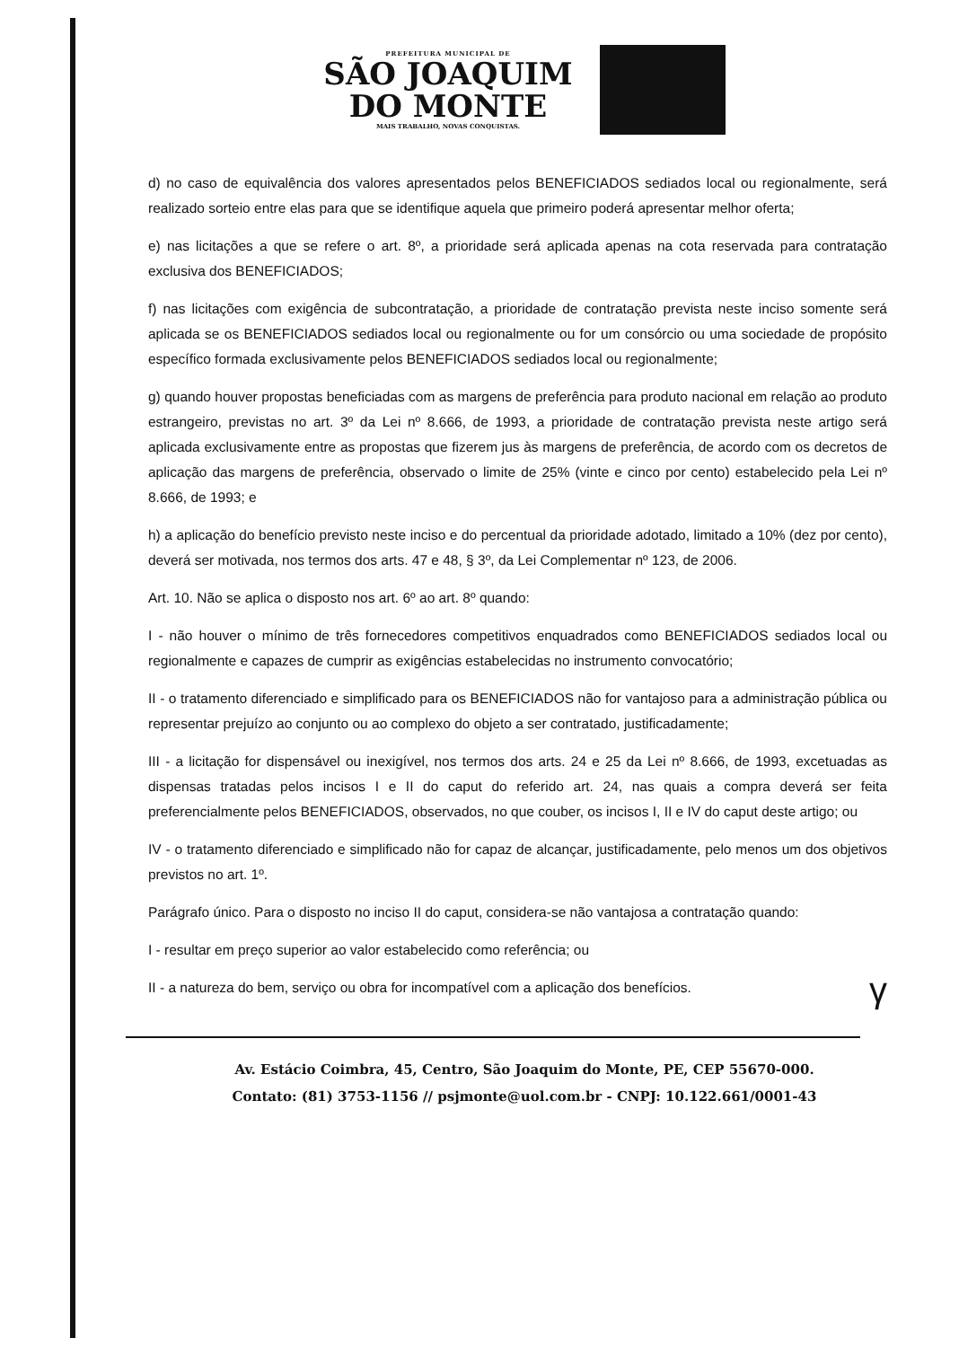PREFEITURA MUNICIPAL DE
SÃO JOAQUIM
DO MONTE
MAIS TRABALHO, NOVAS CONQUISTAS.
d) no caso de equivalência dos valores apresentados pelos BENEFICIADOS sediados local ou regionalmente, será realizado sorteio entre elas para que se identifique aquela que primeiro poderá apresentar melhor oferta;
e) nas licitações a que se refere o art. 8º, a prioridade será aplicada apenas na cota reservada para contratação exclusiva dos BENEFICIADOS;
f) nas licitações com exigência de subcontratação, a prioridade de contratação prevista neste inciso somente será aplicada se os BENEFICIADOS sediados local ou regionalmente ou for um consórcio ou uma sociedade de propósito específico formada exclusivamente pelos BENEFICIADOS sediados local ou regionalmente;
g) quando houver propostas beneficiadas com as margens de preferência para produto nacional em relação ao produto estrangeiro, previstas no art. 3º da Lei nº 8.666, de 1993, a prioridade de contratação prevista neste artigo será aplicada exclusivamente entre as propostas que fizerem jus às margens de preferência, de acordo com os decretos de aplicação das margens de preferência, observado o limite de 25% (vinte e cinco por cento) estabelecido pela Lei nº 8.666, de 1993; e
h) a aplicação do benefício previsto neste inciso e do percentual da prioridade adotado, limitado a 10% (dez por cento), deverá ser motivada, nos termos dos arts. 47 e 48, § 3º, da Lei Complementar nº 123, de 2006.
Art. 10. Não se aplica o disposto nos art. 6º ao art. 8º quando:
I - não houver o mínimo de três fornecedores competitivos enquadrados como BENEFICIADOS sediados local ou regionalmente e capazes de cumprir as exigências estabelecidas no instrumento convocatório;
II - o tratamento diferenciado e simplificado para os BENEFICIADOS não for vantajoso para a administração pública ou representar prejuízo ao conjunto ou ao complexo do objeto a ser contratado, justificadamente;
III - a licitação for dispensável ou inexigível, nos termos dos arts. 24 e 25 da Lei nº 8.666, de 1993, excetuadas as dispensas tratadas pelos incisos I e II do caput do referido art. 24, nas quais a compra deverá ser feita preferencialmente pelos BENEFICIADOS, observados, no que couber, os incisos I, II e IV do caput deste artigo; ou
IV - o tratamento diferenciado e simplificado não for capaz de alcançar, justificadamente, pelo menos um dos objetivos previstos no art. 1º.
Parágrafo único. Para o disposto no inciso II do caput, considera-se não vantajosa a contratação quando:
I - resultar em preço superior ao valor estabelecido como referência; ou
II - a natureza do bem, serviço ou obra for incompatível com a aplicação dos benefícios.
γ
Av. Estácio Coimbra, 45, Centro, São Joaquim do Monte, PE, CEP 55670-000.
Contato: (81) 3753-1156 // psjmonte@uol.com.br - CNPJ: 10.122.661/0001-43